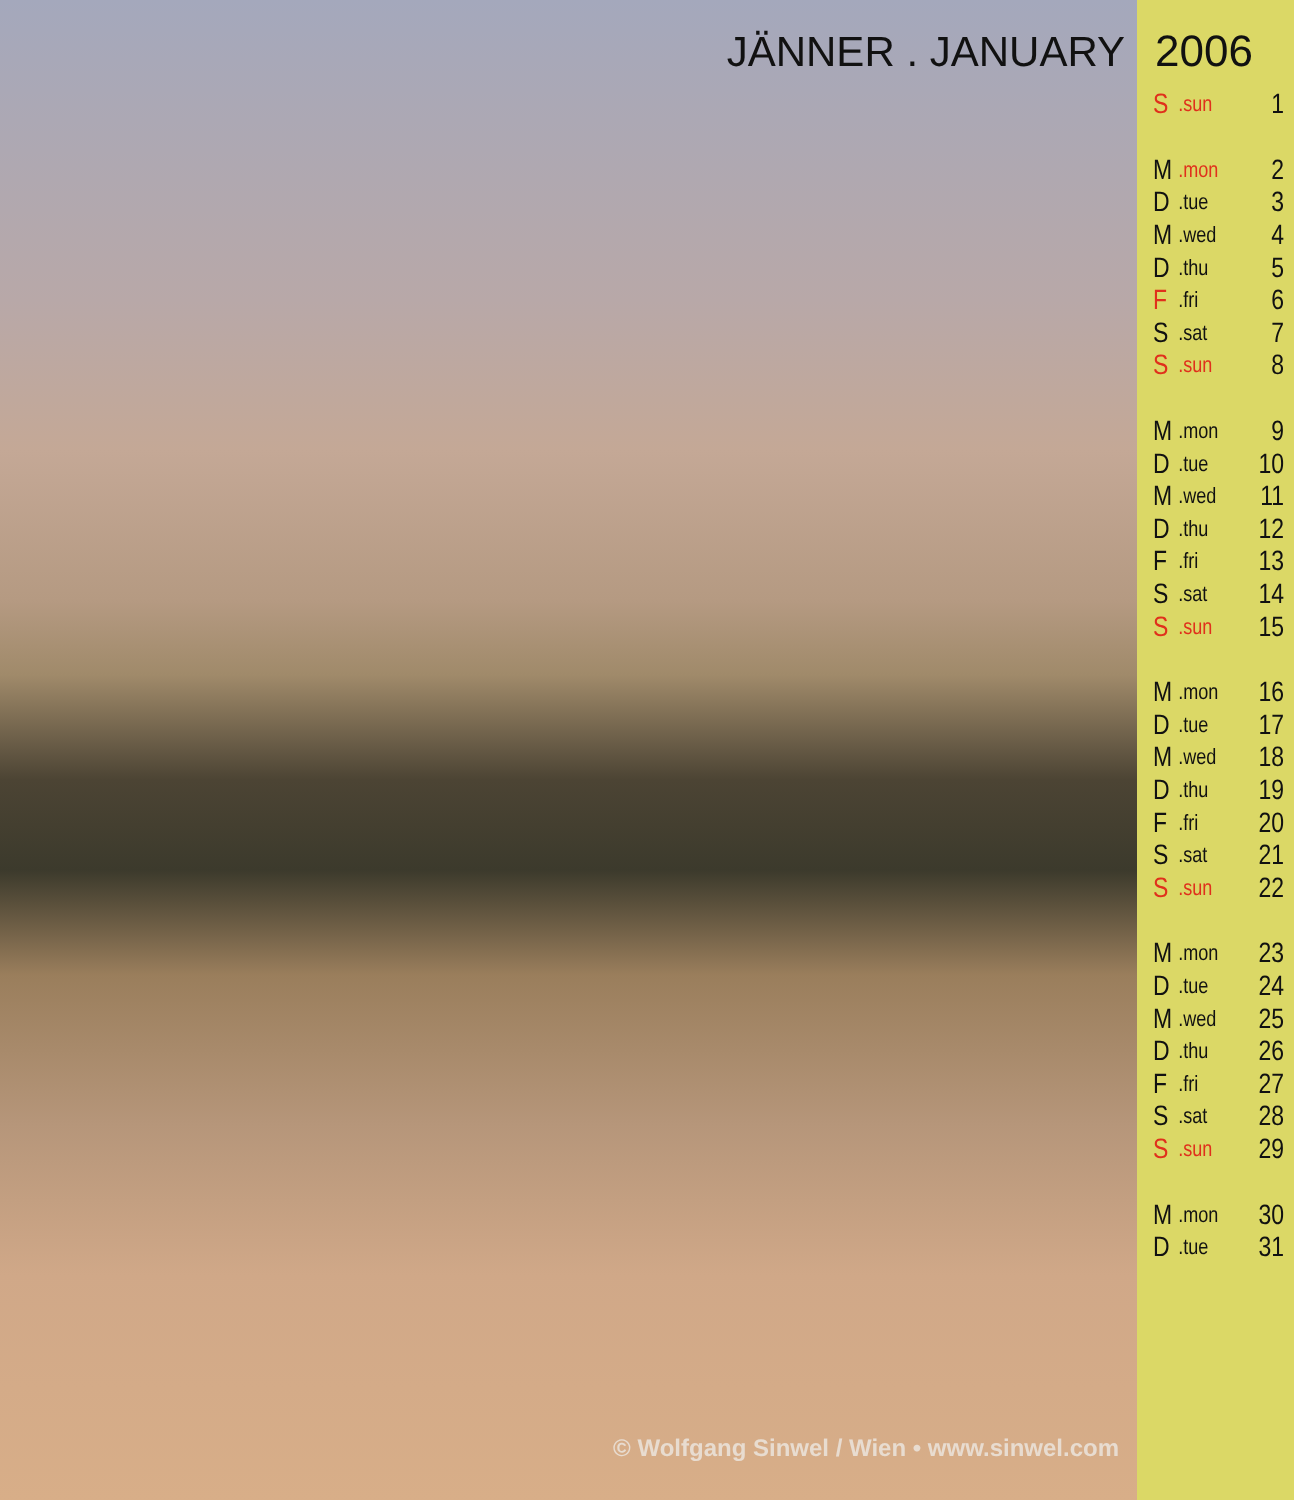JÄNNER . JANUARY
© Wolfgang Sinwel / Wien • www.sinwel.com
2006
| S | .sun | 1 |
| M | .mon | 2 |
| D | .tue | 3 |
| M | .wed | 4 |
| D | .thu | 5 |
| F | .fri | 6 |
| S | .sat | 7 |
| S | .sun | 8 |
| M | .mon | 9 |
| D | .tue | 10 |
| M | .wed | 11 |
| D | .thu | 12 |
| F | .fri | 13 |
| S | .sat | 14 |
| S | .sun | 15 |
| M | .mon | 16 |
| D | .tue | 17 |
| M | .wed | 18 |
| D | .thu | 19 |
| F | .fri | 20 |
| S | .sat | 21 |
| S | .sun | 22 |
| M | .mon | 23 |
| D | .tue | 24 |
| M | .wed | 25 |
| D | .thu | 26 |
| F | .fri | 27 |
| S | .sat | 28 |
| S | .sun | 29 |
| M | .mon | 30 |
| D | .tue | 31 |